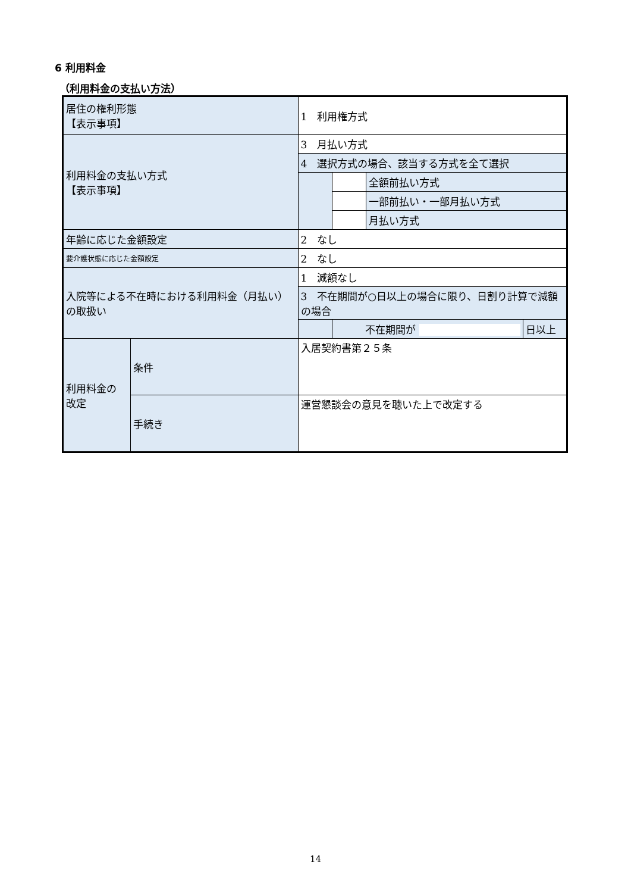6 利用料金
（利用料金の支払い方法）
| 居住の権利形態 【表示事項】 | | 1 利用権方式 | | | |
| 利用料金の支払い方式 【表示事項】 | | 3 月払い方式 | | | |
| | | 4 選択方式の場合、該当する方式を全て選択 | | | |
| | | | | 全額前払い方式 | |
| | | | | 一部前払い・一部月払い方式 | |
| | | | | 月払い方式 | |
| 年齢に応じた金額設定 | | 2 なし | | | |
| 要介護状態に応じた金額設定 | | 2 なし | | | |
| 入院等による不在時における利用料金（月払い）の取扱い | | 1 減額なし | | | |
| | | 3 不在期間が○日以上の場合に限り、日割り計算で減額の場合 | | | |
| | | | 不在期間が | | 日以上 |
| 利用料金の 改定 | 条件 | 入居契約書第２５条 | | | |
| | 手続き | 運営懇談会の意見を聴いた上で改定する | | | |
14